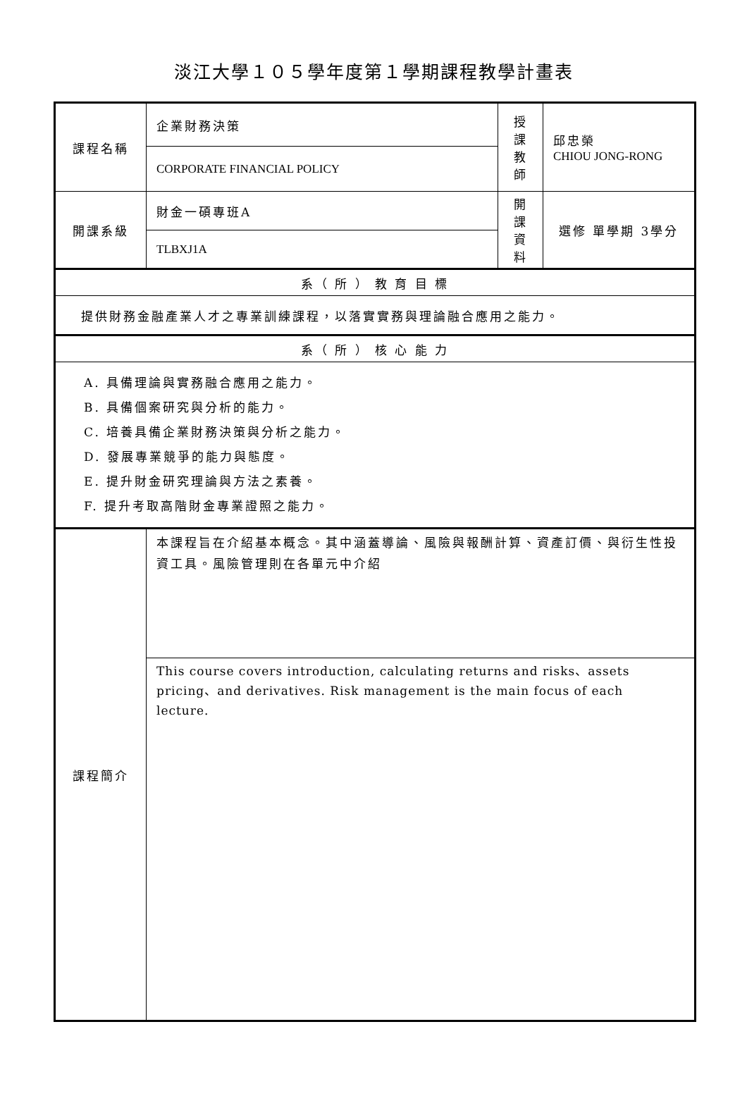淡江大學１０５學年度第１學期課程教學計畫表
| 課程名稱 | 企業財務決策 | 授課 教師 | 邱忠榮 CHIOU JONG-RONG |
| | CORPORATE FINANCIAL POLICY | | |
| 開課系級 | 財金一碩專班A | 開課 資料 | 選修 單學期 3學分 |
| | TLBXJ1A | | |
| 系（ 所 ） 教 育 目 標 | | | |
| 提供財務金融產業人才之專業訓練課程，以落實實務與理論融合應用之能力。 | | | |
| 系（ 所 ） 核 心 能 力 | | | |
| A. 具備理論與實務融合應用之能力。 B. 具備個案研究與分析的能力。 C. 培養具備企業財務決策與分析之能力。 D. 發展專業競爭的能力與態度。 E. 提升財金研究理論與方法之素養。 F. 提升考取高階財金專業證照之能力。 | | | |
| 課程簡介 | 本課程旨在介紹基本概念。其中涵蓋導論、風險與報酬計算、資產訂價、與衍生性投資工具。風險管理則在各單元中介紹 | | |
| | This course covers introduction, calculating returns and risks、assets pricing、and derivatives. Risk management is the main focus of each lecture. | | |